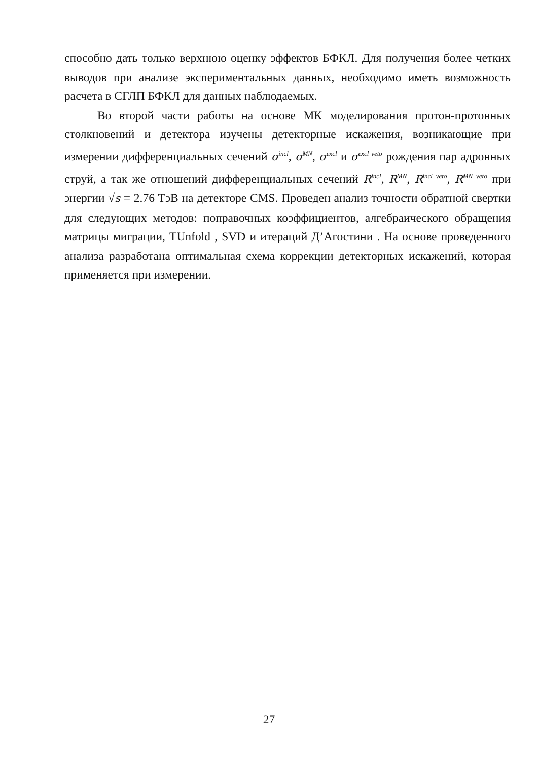способно дать только верхнюю оценку эффектов БФКЛ. Для получения более четких выводов при анализе экспериментальных данных, необходимо иметь возможность расчета в СГЛП БФКЛ для данных наблюдаемых.
Во второй части работы на основе МК моделирования протон-протонных столкновений и детектора изучены детекторные искажения, возникающие при измерении дифференциальных сечений σ<sup>incl</sup>, σ<sup>MN</sup>, σ<sup>excl</sup> и σ<sup>excl veto</sup> рождения пар адронных струй, а так же отношений дифференциальных сечений R<sup>incl</sup>, R<sup>MN</sup>, R<sup>incl veto</sup>, R<sup>MN veto</sup> при энергии √s = 2.76 ТэВ на детекторе CMS. Проведен анализ точности обратной свертки для следующих методов: поправочных коэффициентов, алгебраического обращения матрицы миграции, TUnfold , SVD и итераций Д’Агостини . На основе проведенного анализа разработана оптимальная схема коррекции детекторных искажений, которая применяется при измерении.
27